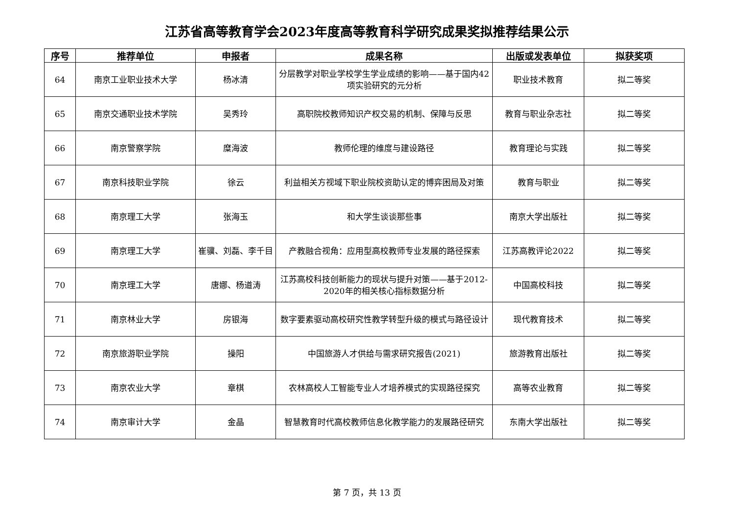江苏省高等教育学会2023年度高等教育科学研究成果奖拟推荐结果公示
| 序号 | 推荐单位 | 申报者 | 成果名称 | 出版或发表单位 | 拟获奖项 |
| --- | --- | --- | --- | --- | --- |
| 64 | 南京工业职业技术大学 | 杨冰清 | 分层教学对职业学校学生学业成绩的影响——基于国内42项实验研究的元分析 | 职业技术教育 | 拟二等奖 |
| 65 | 南京交通职业技术学院 | 吴秀玲 | 高职院校教师知识产权交易的机制、保障与反思 | 教育与职业杂志社 | 拟二等奖 |
| 66 | 南京警察学院 | 糜海波 | 教师伦理的维度与建设路径 | 教育理论与实践 | 拟二等奖 |
| 67 | 南京科技职业学院 | 徐云 | 利益相关方视域下职业院校资助认定的博弈困局及对策 | 教育与职业 | 拟二等奖 |
| 68 | 南京理工大学 | 张海玉 | 和大学生谈谈那些事 | 南京大学出版社 | 拟二等奖 |
| 69 | 南京理工大学 | 崔骥、刘磊、李千目 | 产教融合视角：应用型高校教师专业发展的路径探索 | 江苏高教评论2022 | 拟二等奖 |
| 70 | 南京理工大学 | 唐娜、杨道涛 | 江苏高校科技创新能力的现状与提升对策——基于2012-2020年的相关核心指标数据分析 | 中国高校科技 | 拟二等奖 |
| 71 | 南京林业大学 | 房银海 | 数字要素驱动高校研究性教学转型升级的模式与路径设计 | 现代教育技术 | 拟二等奖 |
| 72 | 南京旅游职业学院 | 操阳 | 中国旅游人才供给与需求研究报告(2021) | 旅游教育出版社 | 拟二等奖 |
| 73 | 南京农业大学 | 章棋 | 农林高校人工智能专业人才培养模式的实现路径探究 | 高等农业教育 | 拟二等奖 |
| 74 | 南京审计大学 | 金晶 | 智慧教育时代高校教师信息化教学能力的发展路径研究 | 东南大学出版社 | 拟二等奖 |
第 7 页，共 13 页